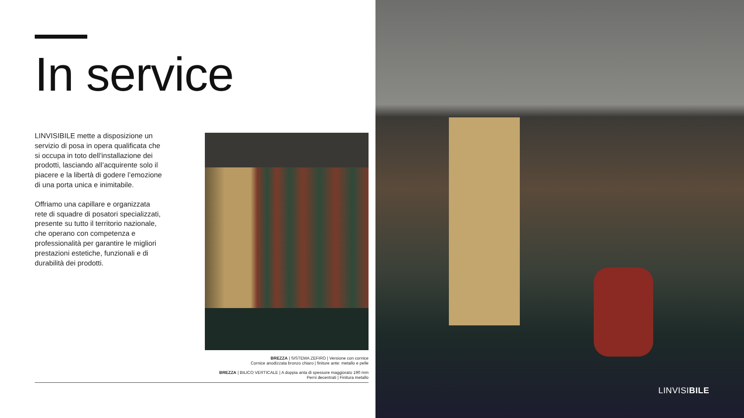In service
LINVISIBILE mette a disposizione un servizio di posa in opera qualificata che si occupa in toto dell’installazione dei prodotti, lasciando all’acquirente solo il piacere e la libertà di godere l’emozione di una porta unica e inimitabile.
Offriamo una capillare e organizzata rete di squadre di posatori specializzati, presente su tutto il territorio nazionale, che operano con competenza e professionalità per garantire le migliori prestazioni estetiche, funzionali e di durabilità dei prodotti.
BREZZA | SISTEMA ZEFIRO | Versione con cornice
Cornice anodizzata bronzo chiaro | finiture ante: metallo e pelle
BREZZA | BILICO VERTICALE | A doppia anta di spessore maggiorato 190 mm
Perni decentrati | Finitura metallo
LINVISIBILE